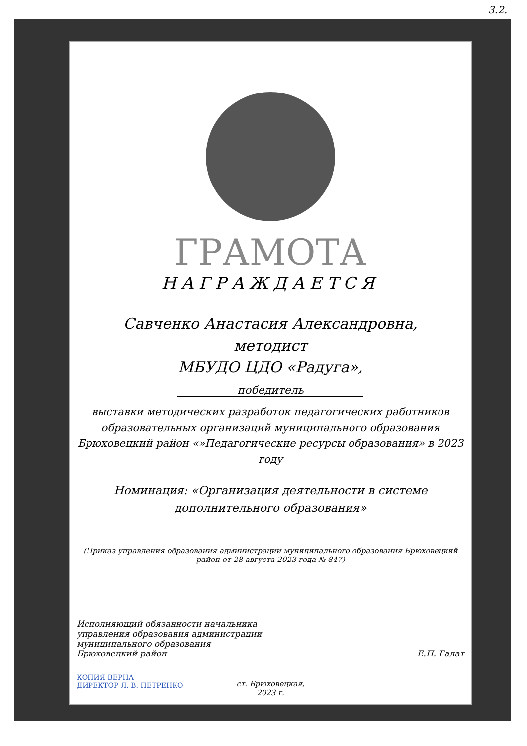3.2.
ГРАМОТА
НАГРАЖДАЕТСЯ
Савченко Анастасия Александровна,
методист
МБУДО ЦДО «Радуга»,
победитель
выставки методических разработок педагогических работников образовательных организаций муниципального образования Брюховецкий район «»Педагогические ресурсы образования» в 2023 году
Номинация: «Организация деятельности в системе дополнительного образования»
(Приказ управления образования администрации муниципального образования Брюховецкий район от 28 августа 2023 года № 847)
Исполняющий обязанности начальника
управления образования администрации
муниципального образования
Брюховецкий район
Е.П. Галат
КОПИЯ ВЕРНА
ДИРЕКТОР Л. В. ПЕТРЕНКО
ст. Брюховецкая,
2023 г.